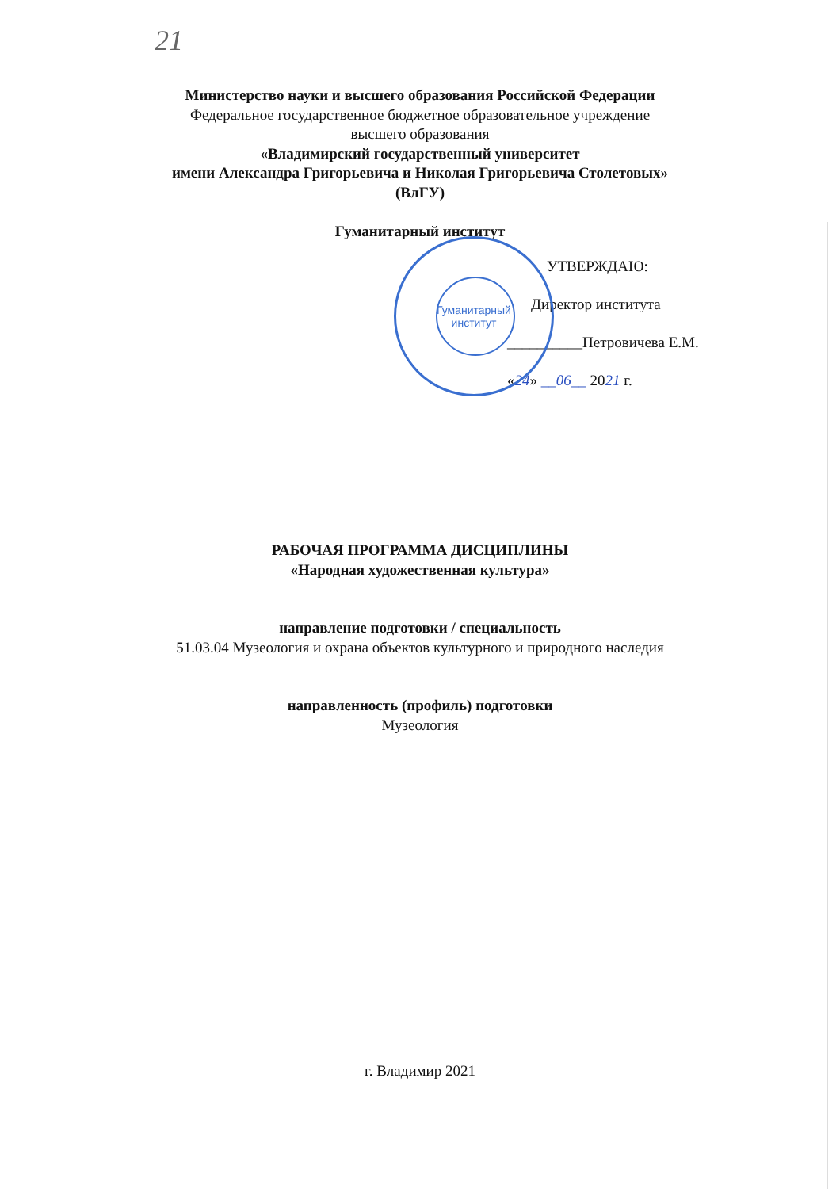21
Гуманитарный институт
Министерство науки и высшего образования Российской Федерации
Федеральное государственное бюджетное образовательное учреждение
высшего образования
«Владимирский государственный университет
имени Александра Григорьевича и Николая Григорьевича Столетовых»
(ВлГУ)
Гуманитарный институт
УТВЕРЖДАЮ:
Директор института
__________Петровичева Е.М.
«24» __06__ 2021 г.
РАБОЧАЯ ПРОГРАММА ДИСЦИПЛИНЫ
«Народная художественная культура»
направление подготовки / специальность
51.03.04 Музеология и охрана объектов культурного и природного наследия
направленность (профиль) подготовки
Музеология
г. Владимир 2021